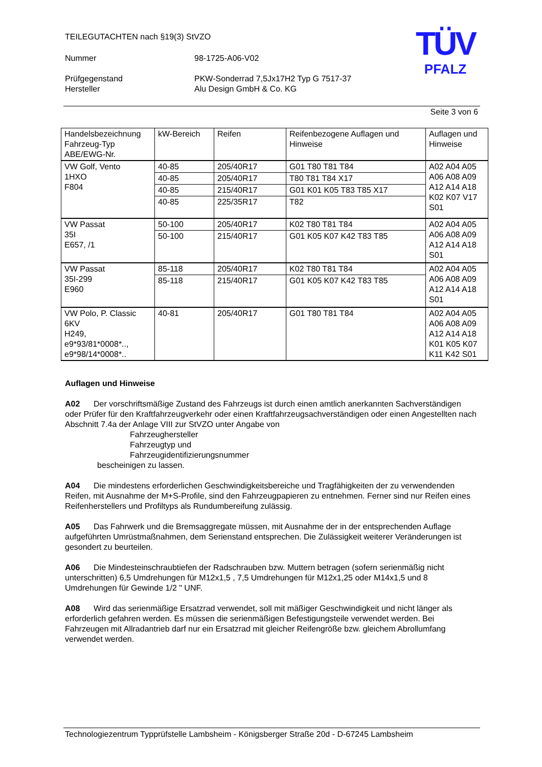TEILEGUTACHTEN nach §19(3) StVZO
Nummer 98-1725-A06-V02
Prüfgegenstand PKW-Sonderrad 7,5Jx17H2 Typ G 7517-37
Hersteller Alu Design GmbH & Co. KG
TÜV
PFALZ
Seite 3 von 6
| Handelsbezeichnung Fahrzeug-Typ ABE/EWG-Nr. | kW-Bereich | Reifen | Reifenbezogene Auflagen und Hinweise | Auflagen und Hinweise |
| --- | --- | --- | --- | --- |
| VW Golf, Vento 1HXO F804 | 40-85 | 205/40R17 | G01 T80 T81 T84 | A02 A04 A05 A06 A08 A09 A12 A14 A18 K02 K07 V17 S01 |
| | 40-85 | 205/40R17 | T80 T81 T84 X17 | |
| | 40-85 | 215/40R17 | G01 K01 K05 T83 T85 X17 | |
| | 40-85 | 225/35R17 | T82 | |
| VW Passat 35I E657, /1 | 50-100 | 205/40R17 | K02 T80 T81 T84 | A02 A04 A05 A06 A08 A09 A12 A14 A18 S01 |
| | 50-100 | 215/40R17 | G01 K05 K07 K42 T83 T85 | |
| VW Passat 35I-299 E960 | 85-118 | 205/40R17 | K02 T80 T81 T84 | A02 A04 A05 A06 A08 A09 A12 A14 A18 S01 |
| | 85-118 | 215/40R17 | G01 K05 K07 K42 T83 T85 | |
| VW Polo, P. Classic 6KV H249, e9*93/81*0008*.., e9*98/14*0008*.. | 40-81 | 205/40R17 | G01 T80 T81 T84 | A02 A04 A05 A06 A08 A09 A12 A14 A18 K01 K05 K07 K11 K42 S01 |
Auflagen und Hinweise
A02 Der vorschriftsmäßige Zustand des Fahrzeugs ist durch einen amtlich anerkannten Sachverständigen oder Prüfer für den Kraftfahrzeugverkehr oder einen Kraftfahrzeugsachverständigen oder einen Angestellten nach Abschnitt 7.4a der Anlage VIII zur StVZO unter Angabe von
Fahrzeughersteller
Fahrzeugtyp und
Fahrzeugidentifizierungsnummer
bescheinigen zu lassen.
A04 Die mindestens erforderlichen Geschwindigkeitsbereiche und Tragfähigkeiten der zu verwendenden Reifen, mit Ausnahme der M+S-Profile, sind den Fahrzeugpapieren zu entnehmen. Ferner sind nur Reifen eines Reifenherstellers und Profiltyps als Rundumbereifung zulässig.
A05 Das Fahrwerk und die Bremsaggregate müssen, mit Ausnahme der in der entsprechenden Auflage aufgeführten Umrüstmaßnahmen, dem Serienstand entsprechen. Die Zulässigkeit weiterer Veränderungen ist gesondert zu beurteilen.
A06 Die Mindesteinschraubtiefen der Radschrauben bzw. Muttern betragen (sofern serienmäßig nicht unterschritten) 6,5 Umdrehungen für M12x1,5 , 7,5 Umdrehungen für M12x1,25 oder M14x1,5 und 8 Umdrehungen für Gewinde 1/2 " UNF.
A08 Wird das serienmäßige Ersatzrad verwendet, soll mit mäßiger Geschwindigkeit und nicht länger als erforderlich gefahren werden. Es müssen die serienmäßigen Befestigungsteile verwendet werden. Bei Fahrzeugen mit Allradantrieb darf nur ein Ersatzrad mit gleicher Reifengröße bzw. gleichem Abrollumfang verwendet werden.
Technologiezentrum Typprüfstelle Lambsheim - Königsberger Straße 20d - D-67245 Lambsheim